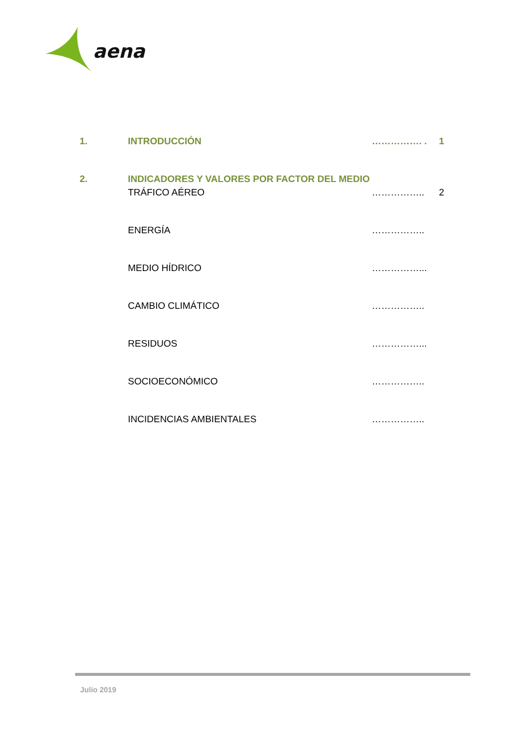aena
| 1. | INTRODUCCIÓN | ……………. . | 1 |
| 2. | INDICADORES Y VALORES POR FACTOR DEL MEDIO | | |
| | TRÁFICO AÉREO | …………….. | 2 |
| | ENERGÍA | …………….. | |
| | MEDIO HÍDRICO | ……………... | |
| | CAMBIO CLIMÁTICO | …………….. | |
| | RESIDUOS | ……………... | |
| | SOCIOECONÓMICO | …………….. | |
| | INCIDENCIAS AMBIENTALES | …………….. | |
Julio 2019